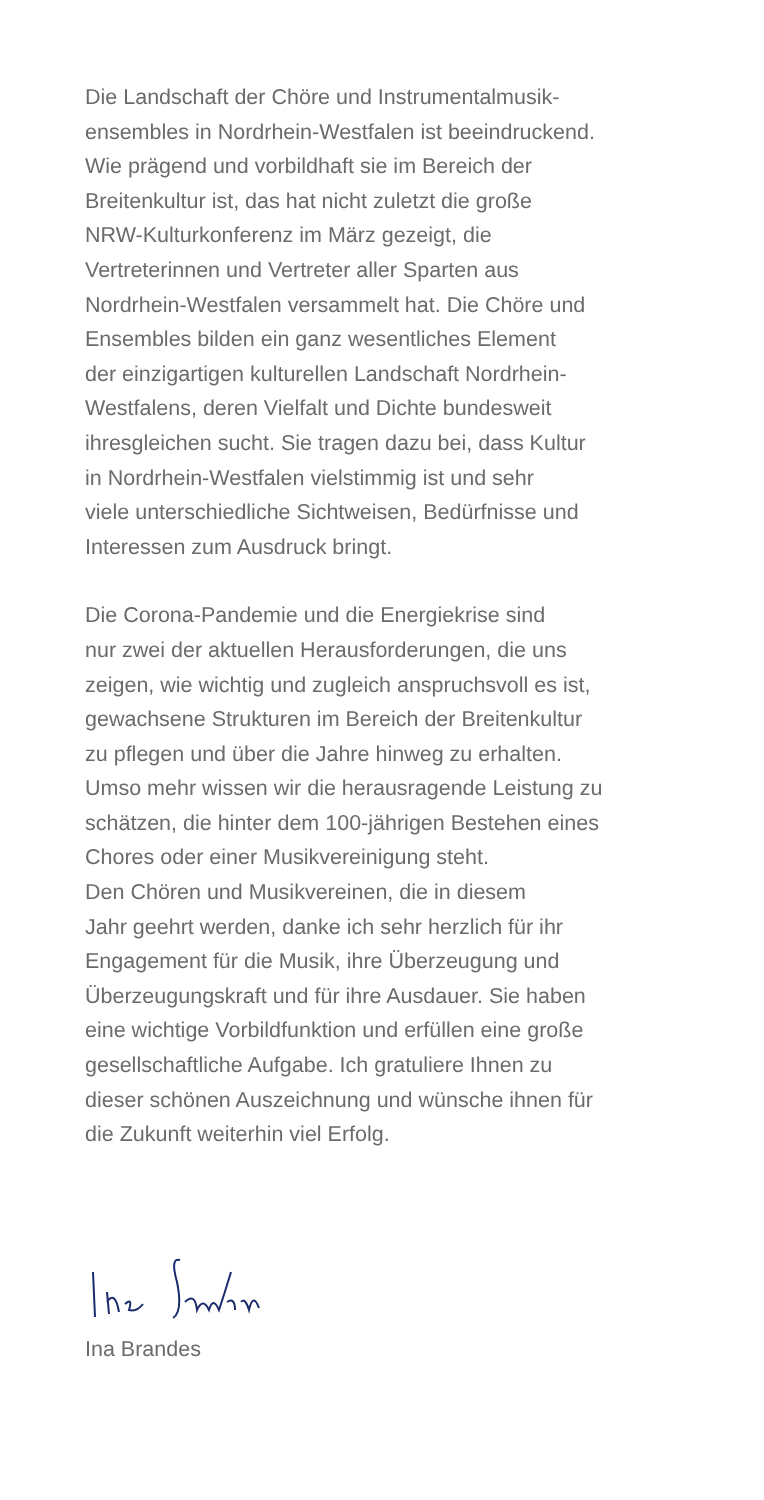Die Landschaft der Chöre und Instrumentalmusik-
ensembles in Nordrhein-Westfalen ist beeindruckend.
Wie prägend und vorbildhaft sie im Bereich der
Breitenkultur ist, das hat nicht zuletzt die große
NRW-Kulturkonferenz im März gezeigt, die
Vertreterinnen und Vertreter aller Sparten aus
Nordrhein-Westfalen versammelt hat. Die Chöre und
Ensembles bilden ein ganz wesentliches Element
der einzigartigen kulturellen Landschaft Nordrhein-
Westfalens, deren Vielfalt und Dichte bundesweit
ihresgleichen sucht. Sie tragen dazu bei, dass Kultur
in Nordrhein-Westfalen vielstimmig ist und sehr
viele unterschiedliche Sichtweisen, Bedürfnisse und
Interessen zum Ausdruck bringt.
Die Corona-Pandemie und die Energiekrise sind
nur zwei der aktuellen Herausforderungen, die uns
zeigen, wie wichtig und zugleich anspruchsvoll es ist,
gewachsene Strukturen im Bereich der Breitenkultur
zu pflegen und über die Jahre hinweg zu erhalten.
Umso mehr wissen wir die herausragende Leistung zu
schätzen, die hinter dem 100-jährigen Bestehen eines
Chores oder einer Musikvereinigung steht.
Den Chören und Musikvereinen, die in diesem
Jahr geehrt werden, danke ich sehr herzlich für ihr
Engagement für die Musik, ihre Überzeugung und
Überzeugungskraft und für ihre Ausdauer. Sie haben
eine wichtige Vorbildfunktion und erfüllen eine große
gesellschaftliche Aufgabe. Ich gratuliere Ihnen zu
dieser schönen Auszeichnung und wünsche ihnen für
die Zukunft weiterhin viel Erfolg.
Ina Brandes